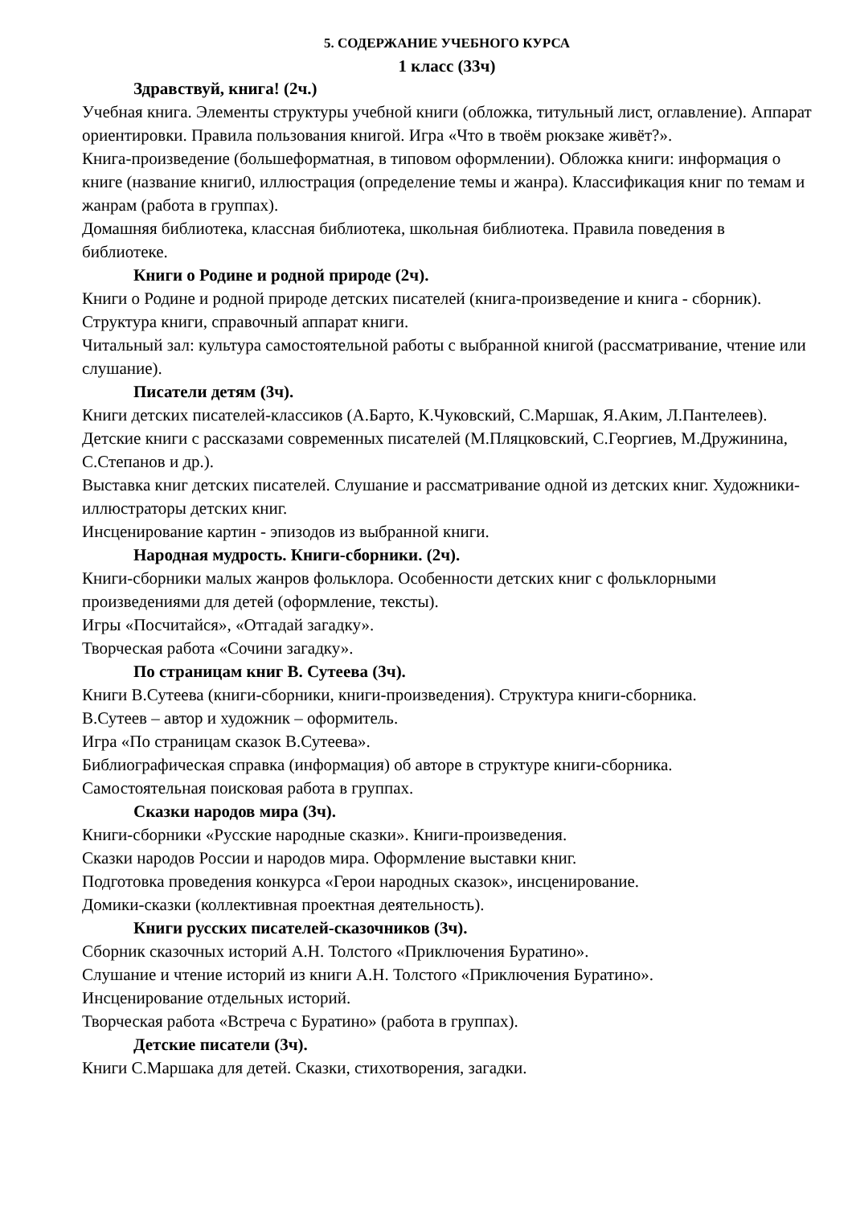5. СОДЕРЖАНИЕ УЧЕБНОГО КУРСА
1 класс (33ч)
Здравствуй, книга! (2ч.)
Учебная книга. Элементы структуры учебной книги (обложка, титульный лист, оглавление). Аппарат ориентировки. Правила пользования книгой. Игра «Что в твоём рюкзаке живёт?».
Книга-произведение (большеформатная, в типовом оформлении). Обложка книги: информация о книге (название книги0, иллюстрация (определение темы и жанра). Классификация книг по темам и жанрам (работа в группах).
Домашняя библиотека, классная библиотека, школьная библиотека. Правила поведения в библиотеке.
Книги о Родине и родной природе (2ч).
Книги о Родине и родной природе детских писателей (книга-произведение и книга - сборник).
Структура книги, справочный аппарат книги.
Читальный зал: культура самостоятельной работы с выбранной книгой (рассматривание, чтение или слушание).
Писатели детям (3ч).
Книги детских писателей-классиков (А.Барто, К.Чуковский, С.Маршак, Я.Аким, Л.Пантелеев).
Детские книги с рассказами современных писателей (М.Пляцковский, С.Георгиев, М.Дружинина, С.Степанов и др.).
Выставка книг детских писателей. Слушание и рассматривание одной из детских книг. Художники-иллюстраторы детских книг.
Инсценирование картин - эпизодов из выбранной книги.
Народная мудрость. Книги-сборники. (2ч).
Книги-сборники малых жанров фольклора. Особенности детских книг с фольклорными произведениями для детей (оформление, тексты).
Игры «Посчитайся», «Отгадай загадку».
Творческая работа «Сочини загадку».
По страницам книг В. Сутеева (3ч).
Книги В.Сутеева (книги-сборники, книги-произведения). Структура книги-сборника.
В.Сутеев – автор и художник – оформитель.
Игра «По страницам сказок В.Сутеева».
Библиографическая справка (информация) об авторе в структуре книги-сборника.
Самостоятельная поисковая работа в группах.
Сказки народов мира (3ч).
Книги-сборники «Русские народные сказки». Книги-произведения.
Сказки народов России и народов мира. Оформление выставки книг.
Подготовка проведения конкурса «Герои народных сказок», инсценирование.
Домики-сказки (коллективная проектная деятельность).
Книги русских писателей-сказочников (3ч).
Сборник сказочных историй А.Н. Толстого «Приключения Буратино».
Слушание и чтение историй из книги А.Н. Толстого «Приключения Буратино».
Инсценирование отдельных историй.
Творческая работа «Встреча с Буратино» (работа в группах).
Детские писатели (3ч).
Книги С.Маршака для детей. Сказки, стихотворения, загадки.